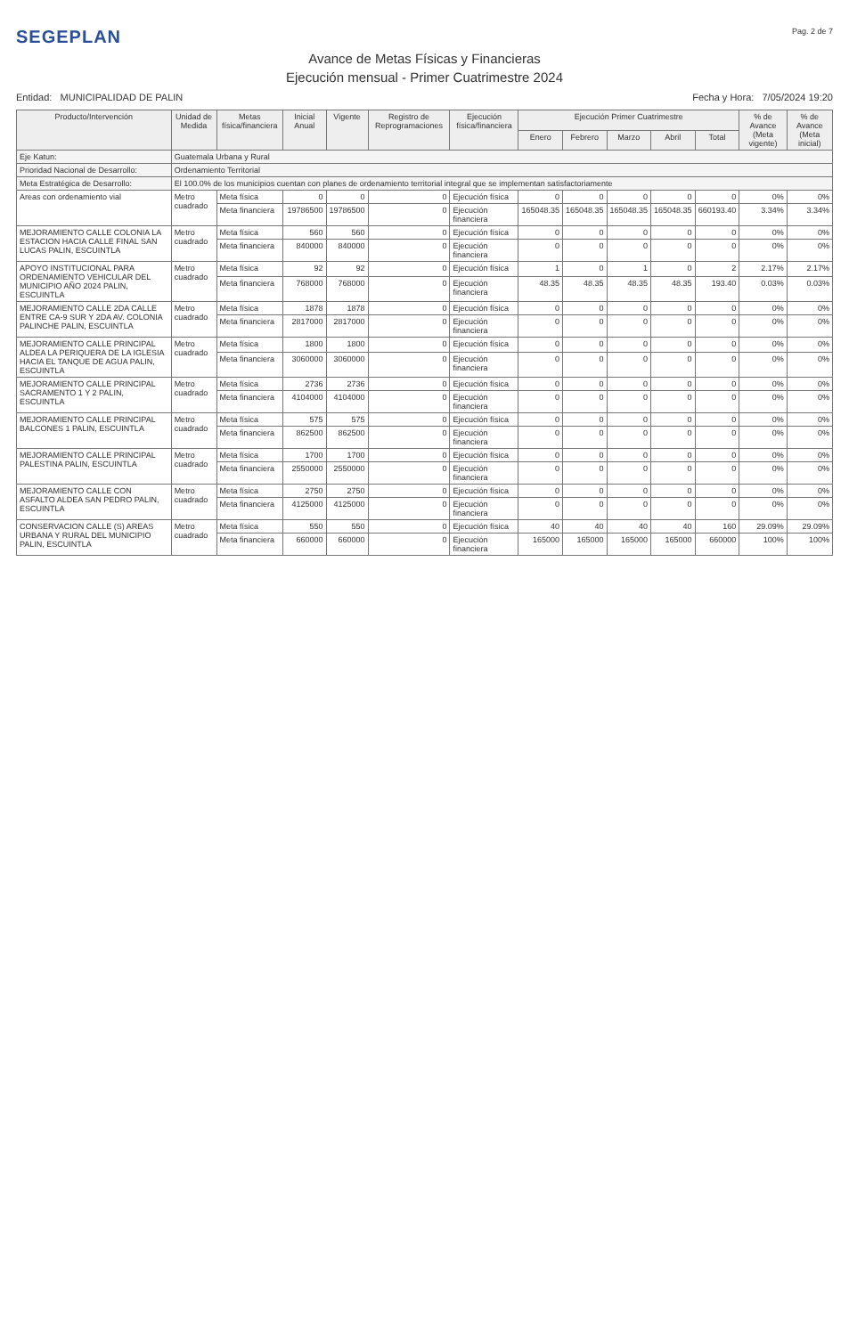SEGEPLAN
Pag. 2 de 7
Avance de Metas Físicas y Financieras
Ejecución mensual - Primer Cuatrimestre 2024
Entidad: MUNICIPALIDAD DE PALIN
Fecha y Hora: 7/05/2024 19:20
| Producto/Intervención | Unidad de Medida | Metas física/financiera | Inicial Anual | Vigente | Registro de Reprogramaciones | Ejecución física/financiera | Ejecución Primer Cuatrimestre | | | | | % de Avance (Meta vigente) | % de Avance (Meta inicial) |
| --- | --- | --- | --- | --- | --- | --- | --- | --- | --- | --- | --- | --- | --- |
| | | | | | | | Enero | Febrero | Marzo | Abril | Total | | |
| Eje Katun: | Guatemala Urbana y Rural | | | | | | | | | | | | |
| Prioridad Nacional de Desarrollo: | Ordenamiento Territorial | | | | | | | | | | | | |
| Meta Estratégica de Desarrollo: | El 100.0% de los municipios cuentan con planes de ordenamiento territorial integral que se implementan satisfactoriamente | | | | | | | | | | | | |
| Areas con ordenamiento vial | Metro cuadrado | Meta física | 0 | 0 | 0 | Ejecución física | 0 | 0 | 0 | 0 | 0 | 0% | 0% |
| | | Meta financiera | 19786500 | 19786500 | 0 | Ejecución financiera | 165048.35 | 165048.35 | 165048.35 | 165048.35 | 660193.40 | 3.34% | 3.34% |
| MEJORAMIENTO CALLE COLONIA LA ESTACION HACIA CALLE FINAL SAN LUCAS PALIN, ESCUINTLA | Metro cuadrado | Meta física | 560 | 560 | 0 | Ejecución física | 0 | 0 | 0 | 0 | 0 | 0% | 0% |
| | | Meta financiera | 840000 | 840000 | 0 | Ejecución financiera | 0 | 0 | 0 | 0 | 0 | 0% | 0% |
| APOYO INSTITUCIONAL PARA ORDENAMIENTO VEHICULAR DEL MUNICIPIO AÑO 2024 PALIN, ESCUINTLA | Metro cuadrado | Meta física | 92 | 92 | 0 | Ejecución física | 1 | 0 | 1 | 0 | 2 | 2.17% | 2.17% |
| | | Meta financiera | 768000 | 768000 | 0 | Ejecución financiera | 48.35 | 48.35 | 48.35 | 48.35 | 193.40 | 0.03% | 0.03% |
| MEJORAMIENTO CALLE 2DA CALLE ENTRE CA-9 SUR Y 2DA AV. COLONIA PALINCHE PALIN, ESCUINTLA | Metro cuadrado | Meta física | 1878 | 1878 | 0 | Ejecución física | 0 | 0 | 0 | 0 | 0 | 0% | 0% |
| | | Meta financiera | 2817000 | 2817000 | 0 | Ejecución financiera | 0 | 0 | 0 | 0 | 0 | 0% | 0% |
| MEJORAMIENTO CALLE PRINCIPAL ALDEA LA PERIQUERA DE LA IGLESIA HACIA EL TANQUE DE AGUA PALIN, ESCUINTLA | Metro cuadrado | Meta física | 1800 | 1800 | 0 | Ejecución física | 0 | 0 | 0 | 0 | 0 | 0% | 0% |
| | | Meta financiera | 3060000 | 3060000 | 0 | Ejecución financiera | 0 | 0 | 0 | 0 | 0 | 0% | 0% |
| MEJORAMIENTO CALLE PRINCIPAL SACRAMENTO 1 Y 2 PALIN, ESCUINTLA | Metro cuadrado | Meta física | 2736 | 2736 | 0 | Ejecución física | 0 | 0 | 0 | 0 | 0 | 0% | 0% |
| | | Meta financiera | 4104000 | 4104000 | 0 | Ejecución financiera | 0 | 0 | 0 | 0 | 0 | 0% | 0% |
| MEJORAMIENTO CALLE PRINCIPAL BALCONES 1 PALIN, ESCUINTLA | Metro cuadrado | Meta física | 575 | 575 | 0 | Ejecución física | 0 | 0 | 0 | 0 | 0 | 0% | 0% |
| | | Meta financiera | 862500 | 862500 | 0 | Ejecución financiera | 0 | 0 | 0 | 0 | 0 | 0% | 0% |
| MEJORAMIENTO CALLE PRINCIPAL PALESTINA PALIN, ESCUINTLA | Metro cuadrado | Meta física | 1700 | 1700 | 0 | Ejecución física | 0 | 0 | 0 | 0 | 0 | 0% | 0% |
| | | Meta financiera | 2550000 | 2550000 | 0 | Ejecución financiera | 0 | 0 | 0 | 0 | 0 | 0% | 0% |
| MEJORAMIENTO CALLE CON ASFALTO ALDEA SAN PEDRO PALIN, ESCUINTLA | Metro cuadrado | Meta física | 2750 | 2750 | 0 | Ejecución física | 0 | 0 | 0 | 0 | 0 | 0% | 0% |
| | | Meta financiera | 4125000 | 4125000 | 0 | Ejecución financiera | 0 | 0 | 0 | 0 | 0 | 0% | 0% |
| CONSERVACION CALLE (S) AREAS URBANA Y RURAL DEL MUNICIPIO PALIN, ESCUINTLA | Metro cuadrado | Meta física | 550 | 550 | 0 | Ejecución física | 40 | 40 | 40 | 40 | 160 | 29.09% | 29.09% |
| | | Meta financiera | 660000 | 660000 | 0 | Ejecución financiera | 165000 | 165000 | 165000 | 165000 | 660000 | 100% | 100% |